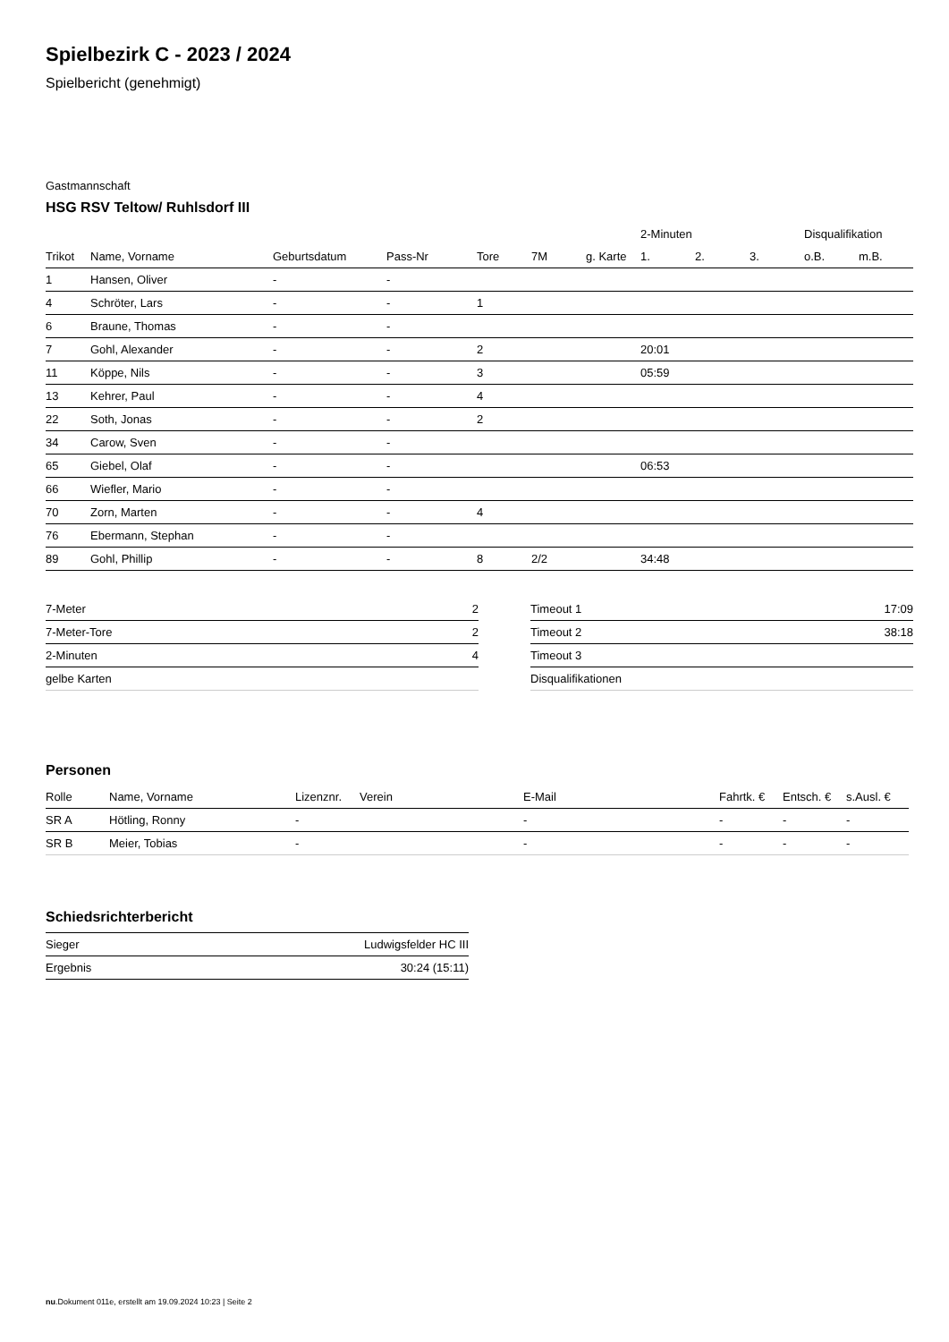Spielbezirk C - 2023 / 2024
Spielbericht (genehmigt)
Gastmannschaft
HSG RSV Teltow/ Ruhlsdorf III
| | | | | | | | 2-Minuten | | | Disqualifikation | |
| --- | --- | --- | --- | --- | --- | --- | --- | --- | --- | --- | --- |
| Trikot | Name, Vorname | Geburtsdatum | Pass-Nr | Tore | 7M | g. Karte | 1. | 2. | 3. | o.B. | m.B. |
| 1 | Hansen, Oliver | - | - | | | | | | | | |
| 4 | Schröter, Lars | - | - | 1 | | | | | | | |
| 6 | Braune, Thomas | - | - | | | | | | | | |
| 7 | Gohl, Alexander | - | - | 2 | | | 20:01 | | | | |
| 11 | Köppe, Nils | - | - | 3 | | | 05:59 | | | | |
| 13 | Kehrer, Paul | - | - | 4 | | | | | | | |
| 22 | Soth, Jonas | - | - | 2 | | | | | | | |
| 34 | Carow, Sven | - | - | | | | | | | | |
| 65 | Giebel, Olaf | - | - | | | | 06:53 | | | | |
| 66 | Wiefler, Mario | - | - | | | | | | | | |
| 70 | Zorn, Marten | - | - | 4 | | | | | | | |
| 76 | Ebermann, Stephan | - | - | | | | | | | | |
| 89 | Gohl, Phillip | - | - | 8 | 2/2 | | 34:48 | | | | |
| 7-Meter | 2 |
| 7-Meter-Tore | 2 |
| 2-Minuten | 4 |
| gelbe Karten | |
| Timeout 1 | 17:09 |
| Timeout 2 | 38:18 |
| Timeout 3 | |
| Disqualifikationen | |
Personen
| Rolle | Name, Vorname | Lizenznr. | Verein | E-Mail | Fahrtk. € | Entsch. € | s.Ausl. € |
| --- | --- | --- | --- | --- | --- | --- | --- |
| SR A | Hötling, Ronny | - | | - | - | - | - |
| SR B | Meier, Tobias | - | | - | - | - | - |
Schiedsrichterbericht
| Sieger | Ludwigsfelder HC III |
| Ergebnis | 30:24 (15:11) |
nu.Dokument 011e, erstellt am 19.09.2024 10:23 | Seite 2